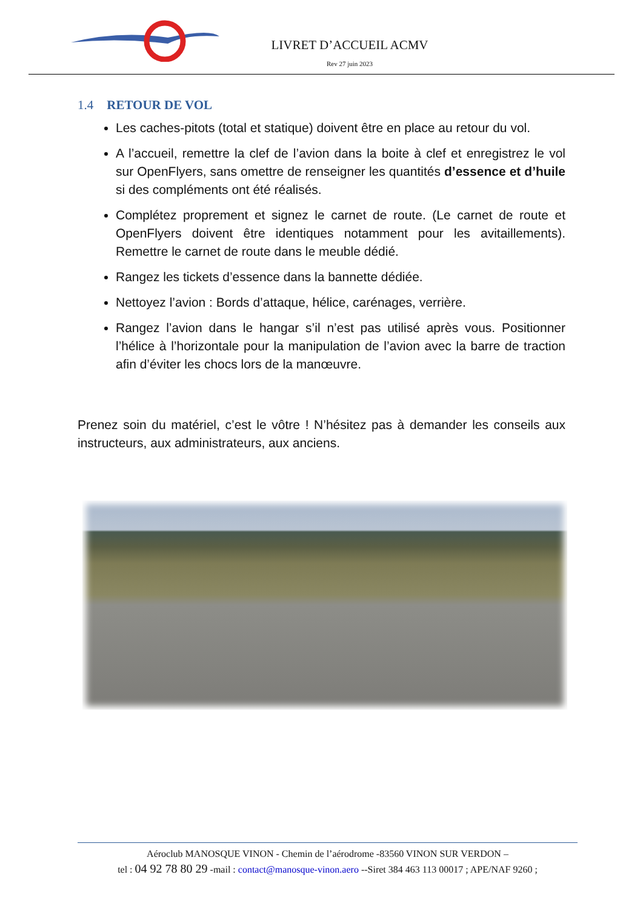LIVRET D’ACCUEIL ACMV
Rev 27 juin 2023
1.4 RETOUR DE VOL
Les caches-pitots (total et statique) doivent être en place au retour du vol.
A l’accueil, remettre la clef de l’avion dans la boite à clef et enregistrez le vol sur OpenFlyers, sans omettre de renseigner les quantités d’essence et d’huile si des compléments ont été réalisés.
Complétez proprement et signez le carnet de route. (Le carnet de route et OpenFlyers doivent être identiques notamment pour les avitaillements). Remettre le carnet de route dans le meuble dédié.
Rangez les tickets d’essence dans la bannette dédiée.
Nettoyez l’avion : Bords d’attaque, hélice, carénages, verrière.
Rangez l’avion dans le hangar s’il n’est pas utilisé après vous. Positionner l’hélice à l’horizontale pour la manipulation de l’avion avec la barre de traction afin d’éviter les chocs lors de la manœuvre.
Prenez soin du matériel, c’est le vôtre ! N’hésitez pas à demander les conseils aux instructeurs, aux administrateurs, aux anciens.
Aéroclub MANOSQUE VINON - Chemin de l’aérodrome -83560 VINON SUR VERDON –
tel : 04 92 78 80 29 -mail : contact@manosque-vinon.aero --Siret 384 463 113 00017 ; APE/NAF 9260 ;